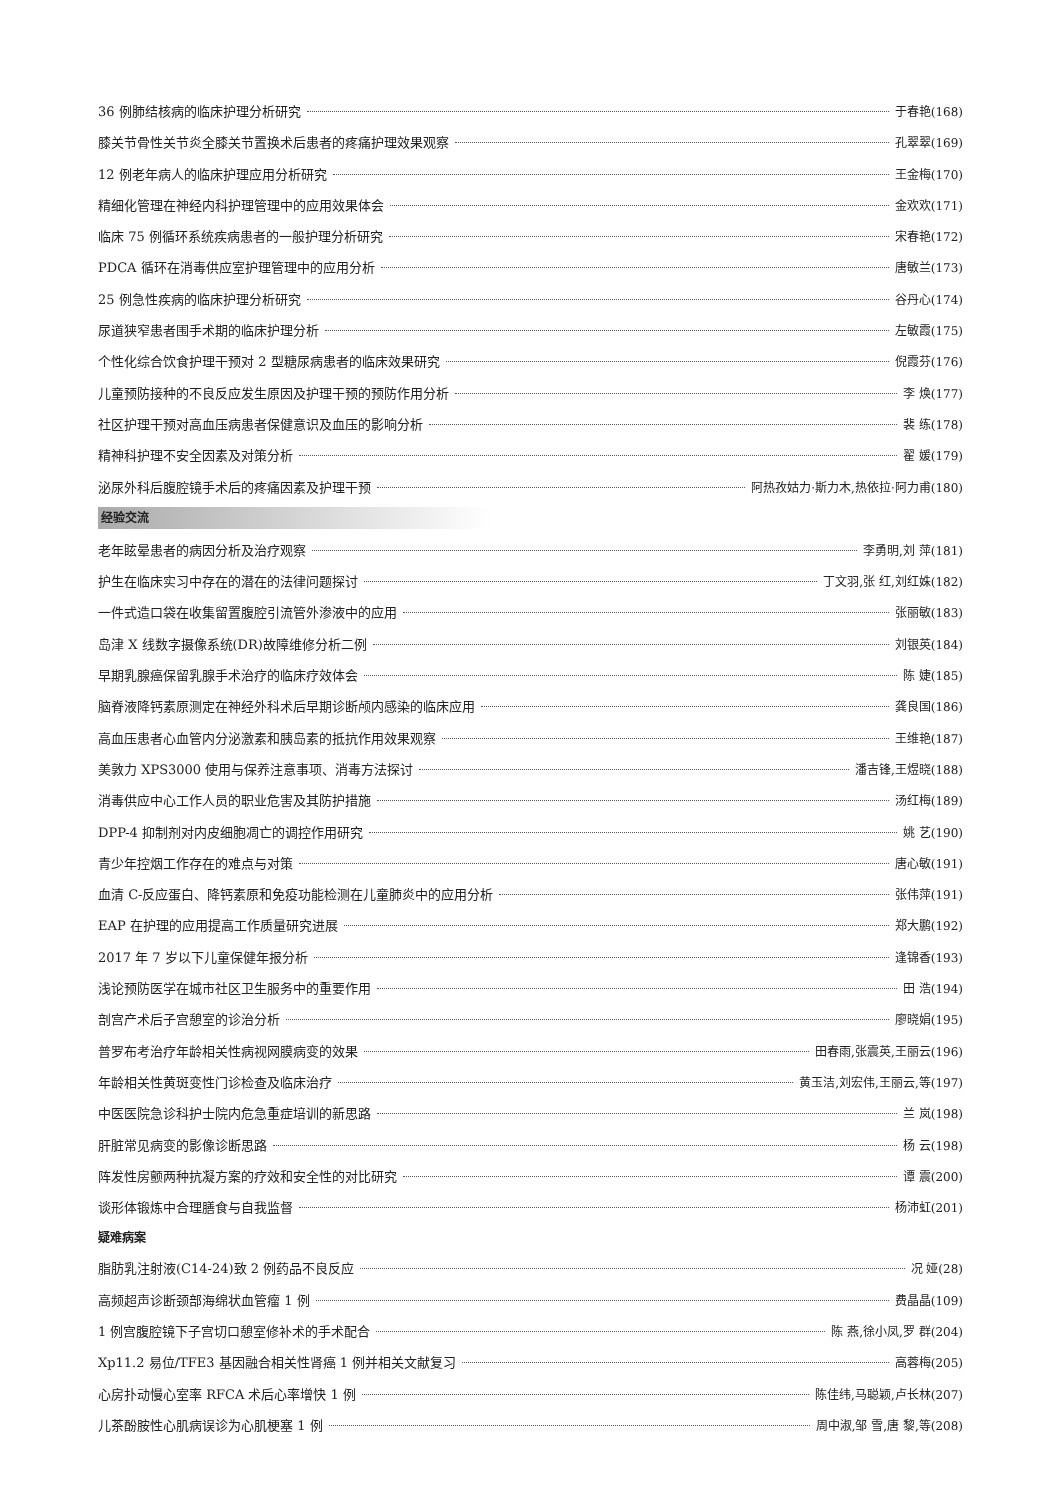36 例肺结核病的临床护理分析研究 于春艳(168)
膝关节骨性关节炎全膝关节置换术后患者的疼痛护理效果观察 孔翠翠(169)
12 例老年病人的临床护理应用分析研究 王金梅(170)
精细化管理在神经内科护理管理中的应用效果体会 金欢欢(171)
临床 75 例循环系统疾病患者的一般护理分析研究 宋春艳(172)
PDCA 循环在消毒供应室护理管理中的应用分析 唐敏兰(173)
25 例急性疾病的临床护理分析研究 谷丹心(174)
尿道狭窄患者围手术期的临床护理分析 左敏霞(175)
个性化综合饮食护理干预对 2 型糖尿病患者的临床效果研究 倪霞芬(176)
儿童预防接种的不良反应发生原因及护理干预的预防作用分析 李 焕(177)
社区护理干预对高血压病患者保健意识及血压的影响分析 裴 练(178)
精神科护理不安全因素及对策分析 翟 媛(179)
泌尿外科后腹腔镜手术后的疼痛因素及护理干预 阿热孜姑力·斯力木,热依拉·阿力甫(180)
经验交流
老年眩晕患者的病因分析及治疗观察 李勇明,刘 萍(181)
护生在临床实习中存在的潜在的法律问题探讨 丁文羽,张 红,刘红姝(182)
一件式造口袋在收集留置腹腔引流管外渗液中的应用 张丽敏(183)
岛津 X 线数字摄像系统(DR)故障维修分析二例 刘银英(184)
早期乳腺癌保留乳腺手术治疗的临床疗效体会 陈 婕(185)
脑脊液降钙素原测定在神经外科术后早期诊断颅内感染的临床应用 龚良国(186)
高血压患者心血管内分泌激素和胰岛素的抵抗作用效果观察 王维艳(187)
美敦力 XPS3000 使用与保养注意事项、消毒方法探讨 潘吉锋,王煜晓(188)
消毒供应中心工作人员的职业危害及其防护措施 汤红梅(189)
DPP-4 抑制剂对内皮细胞凋亡的调控作用研究 姚 艺(190)
青少年控烟工作存在的难点与对策 唐心敏(191)
血清 C-反应蛋白、降钙素原和免疫功能检测在儿童肺炎中的应用分析 张伟萍(191)
EAP 在护理的应用提高工作质量研究进展 郑大鹏(192)
2017 年 7 岁以下儿童保健年报分析 逢锦香(193)
浅论预防医学在城市社区卫生服务中的重要作用 田 浩(194)
剖宫产术后子宫憩室的诊治分析 廖晓娟(195)
普罗布考治疗年龄相关性病视网膜病变的效果 田春雨,张震英,王丽云(196)
年龄相关性黄斑变性门诊检查及临床治疗 黄玉洁,刘宏伟,王丽云,等(197)
中医医院急诊科护士院内危急重症培训的新思路 兰 岚(198)
肝脏常见病变的影像诊断思路 杨 云(198)
阵发性房颤两种抗凝方案的疗效和安全性的对比研究 谭 震(200)
谈形体锻炼中合理膳食与自我监督 杨沛虹(201)
疑难病案
脂肪乳注射液(C14-24)致 2 例药品不良反应 况 娅(28)
高频超声诊断颈部海绵状血管瘤 1 例 费晶晶(109)
1 例宫腹腔镜下子宫切口憩室修补术的手术配合 陈 燕,徐小凤,罗 群(204)
Xp11.2 易位/TFE3 基因融合相关性肾癌 1 例并相关文献复习 高蓉梅(205)
心房扑动慢心室率 RFCA 术后心率增快 1 例 陈佳纬,马聪颖,卢长林(207)
儿茶酚胺性心肌病误诊为心肌梗塞 1 例 周中淑,邹 雪,唐 黎,等(208)